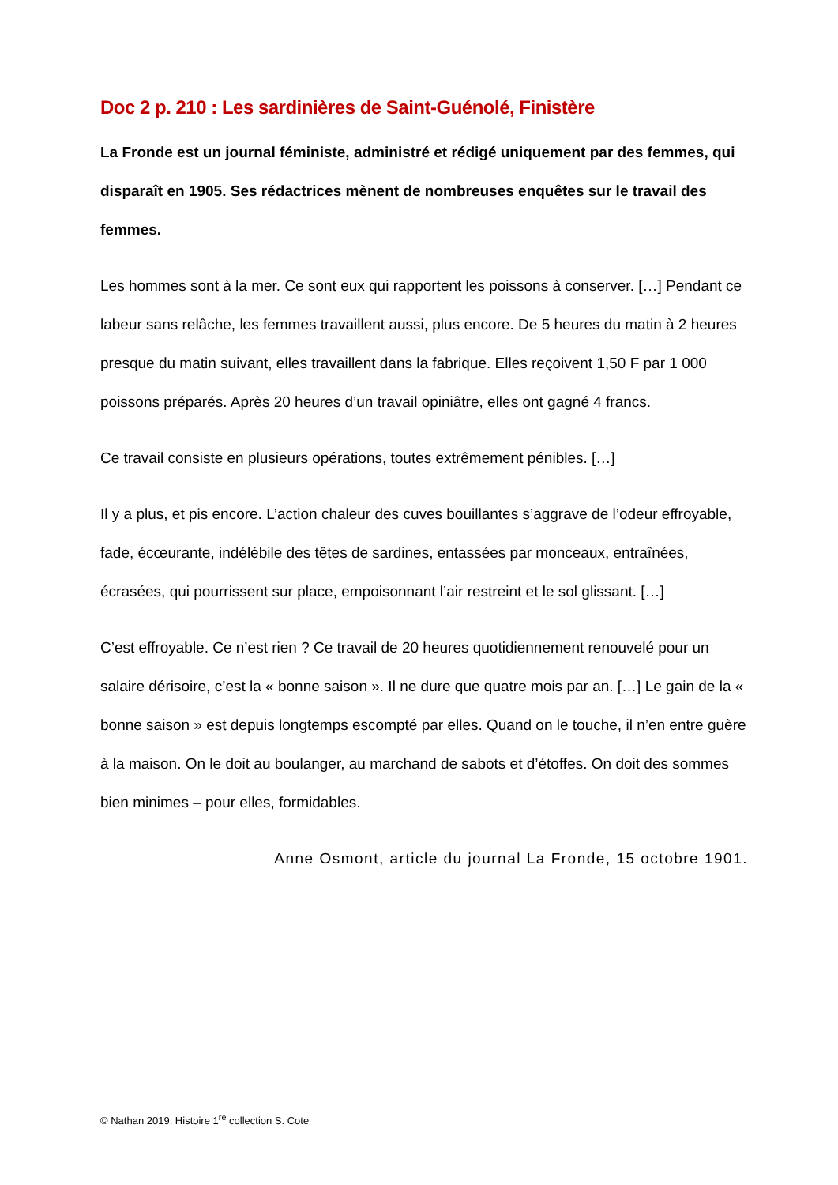Doc 2 p. 210 : Les sardinières de Saint-Guénolé, Finistère
La Fronde est un journal féministe, administré et rédigé uniquement par des femmes, qui disparaît en 1905. Ses rédactrices mènent de nombreuses enquêtes sur le travail des femmes.
Les hommes sont à la mer. Ce sont eux qui rapportent les poissons à conserver. […] Pendant ce labeur sans relâche, les femmes travaillent aussi, plus encore. De 5 heures du matin à 2 heures presque du matin suivant, elles travaillent dans la fabrique. Elles reçoivent 1,50 F par 1 000 poissons préparés. Après 20 heures d’un travail opiniâtre, elles ont gagné 4 francs.
Ce travail consiste en plusieurs opérations, toutes extrêmement pénibles. […]
Il y a plus, et pis encore. L’action chaleur des cuves bouillantes s’aggrave de l’odeur effroyable, fade, écœurante, indélébile des têtes de sardines, entassées par monceaux, entraînées, écrasées, qui pourrissent sur place, empoisonnant l’air restreint et le sol glissant. […]
C’est effroyable. Ce n’est rien ? Ce travail de 20 heures quotidiennement renouvelé pour un salaire dérisoire, c’est la « bonne saison ». Il ne dure que quatre mois par an. […] Le gain de la « bonne saison » est depuis longtemps escompté par elles. Quand on le touche, il n’en entre guère à la maison. On le doit au boulanger, au marchand de sabots et d’étoffes. On doit des sommes bien minimes – pour elles, formidables.
Anne Osmont, article du journal La Fronde, 15 octobre 1901.
© Nathan 2019. Histoire 1<sup>re</sup> collection S. Cote